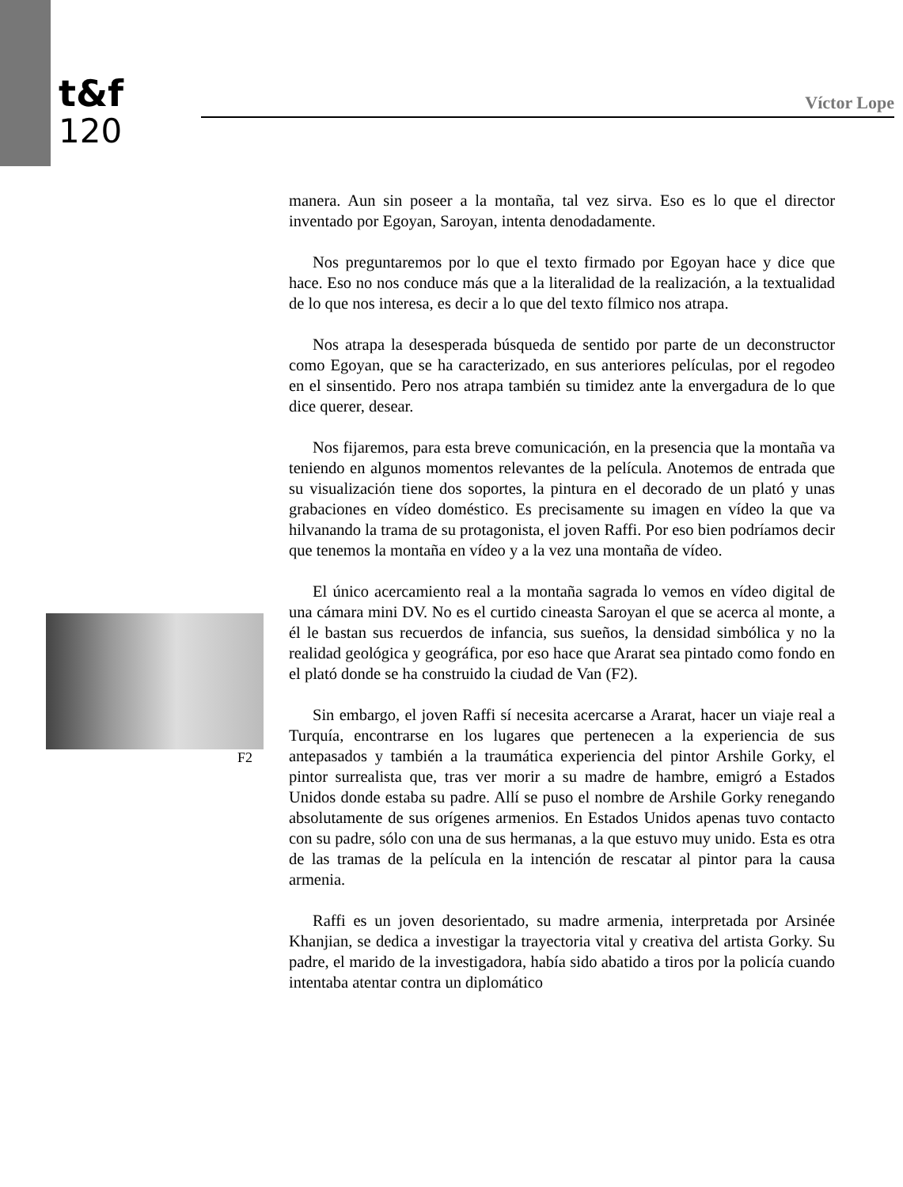t&f
120
Víctor Lope
manera. Aun sin poseer a la montaña, tal vez sirva. Eso es lo que el director inventado por Egoyan, Saroyan, intenta denodadamente.
Nos preguntaremos por lo que el texto firmado por Egoyan hace y dice que hace. Eso no nos conduce más que a la literalidad de la realización, a la textualidad de lo que nos interesa, es decir a lo que del texto fílmico nos atrapa.
Nos atrapa la desesperada búsqueda de sentido por parte de un deconstructor como Egoyan, que se ha caracterizado, en sus anteriores películas, por el regodeo en el sinsentido. Pero nos atrapa también su timidez ante la envergadura de lo que dice querer, desear.
Nos fijaremos, para esta breve comunicación, en la presencia que la montaña va teniendo en algunos momentos relevantes de la película. Anotemos de entrada que su visualización tiene dos soportes, la pintura en el decorado de un plató y unas grabaciones en vídeo doméstico. Es precisamente su imagen en vídeo la que va hilvanando la trama de su protagonista, el joven Raffi. Por eso bien podríamos decir que tenemos la montaña en vídeo y a la vez una montaña de vídeo.
El único acercamiento real a la montaña sagrada lo vemos en vídeo digital de una cámara mini DV. No es el curtido cineasta Saroyan el que se acerca al monte, a él le bastan sus recuerdos de infancia, sus sueños, la densidad simbólica y no la realidad geológica y geográfica, por eso hace que Ararat sea pintado como fondo en el plató donde se ha construido la ciudad de Van (F2).
Sin embargo, el joven Raffi sí necesita acercarse a Ararat, hacer un viaje real a Turquía, encontrarse en los lugares que pertenecen a la experiencia de sus antepasados y también a la traumática experiencia del pintor Arshile Gorky, el pintor surrealista que, tras ver morir a su madre de hambre, emigró a Estados Unidos donde estaba su padre. Allí se puso el nombre de Arshile Gorky renegando absolutamente de sus orígenes armenios. En Estados Unidos apenas tuvo contacto con su padre, sólo con una de sus hermanas, a la que estuvo muy unido. Esta es otra de las tramas de la película en la intención de rescatar al pintor para la causa armenia.
Raffi es un joven desorientado, su madre armenia, interpretada por Arsinée Khanjian, se dedica a investigar la trayectoria vital y creativa del artista Gorky. Su padre, el marido de la investigadora, había sido abatido a tiros por la policía cuando intentaba atentar contra un diplomático
F2